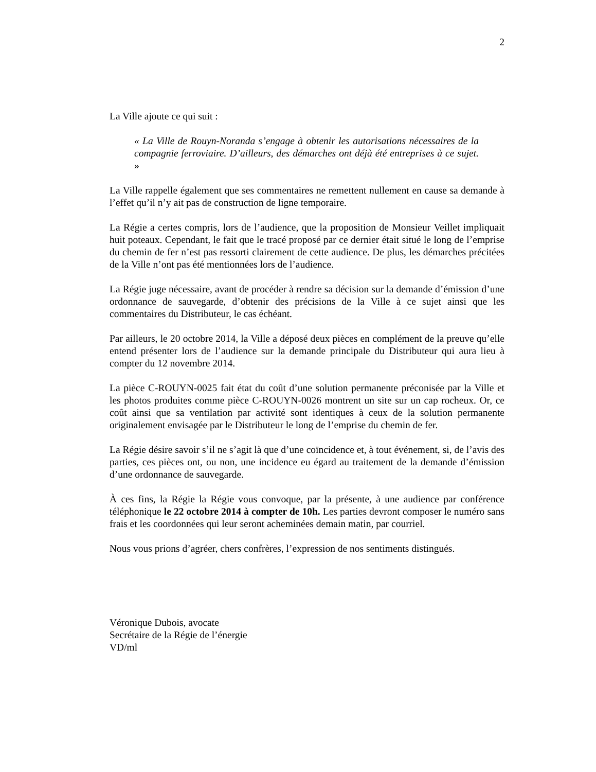2
La Ville ajoute ce qui suit :
« La Ville de Rouyn-Noranda s’engage à obtenir les autorisations nécessaires de la compagnie ferroviaire. D’ailleurs, des démarches ont déjà été entreprises à ce sujet. »
La Ville rappelle également que ses commentaires ne remettent nullement en cause sa demande à l’effet qu’il n’y ait pas de construction de ligne temporaire.
La Régie a certes compris, lors de l’audience, que la proposition de Monsieur Veillet impliquait huit poteaux. Cependant, le fait que le tracé proposé par ce dernier était situé le long de l’emprise du chemin de fer n’est pas ressorti clairement de cette audience. De plus, les démarches précitées de la Ville n’ont pas été mentionnées lors de l’audience.
La Régie juge nécessaire, avant de procéder à rendre sa décision sur la demande d’émission d’une ordonnance de sauvegarde, d’obtenir des précisions de la Ville à ce sujet ainsi que les commentaires du Distributeur, le cas échéant.
Par ailleurs, le 20 octobre 2014, la Ville a déposé deux pièces en complément de la preuve qu’elle entend présenter lors de l’audience sur la demande principale du Distributeur qui aura lieu à compter du 12 novembre 2014.
La pièce C-ROUYN-0025 fait état du coût d’une solution permanente préconisée par la Ville et les photos produites comme pièce C-ROUYN-0026 montrent un site sur un cap rocheux. Or, ce coût ainsi que sa ventilation par activité sont identiques à ceux de la solution permanente originalement envisagée par le Distributeur le long de l’emprise du chemin de fer.
La Régie désire savoir s’il ne s’agit là que d’une coïncidence et, à tout événement, si, de l’avis des parties, ces pièces ont, ou non, une incidence eu égard au traitement de la demande d’émission d’une ordonnance de sauvegarde.
À ces fins, la Régie la Régie vous convoque, par la présente, à une audience par conférence téléphonique le 22 octobre 2014 à compter de 10h. Les parties devront composer le numéro sans frais et les coordonnées qui leur seront acheminées demain matin, par courriel.
Nous vous prions d’agréer, chers confrères, l’expression de nos sentiments distingués.
Véronique Dubois, avocate
Secrétaire de la Régie de l’énergie
VD/ml